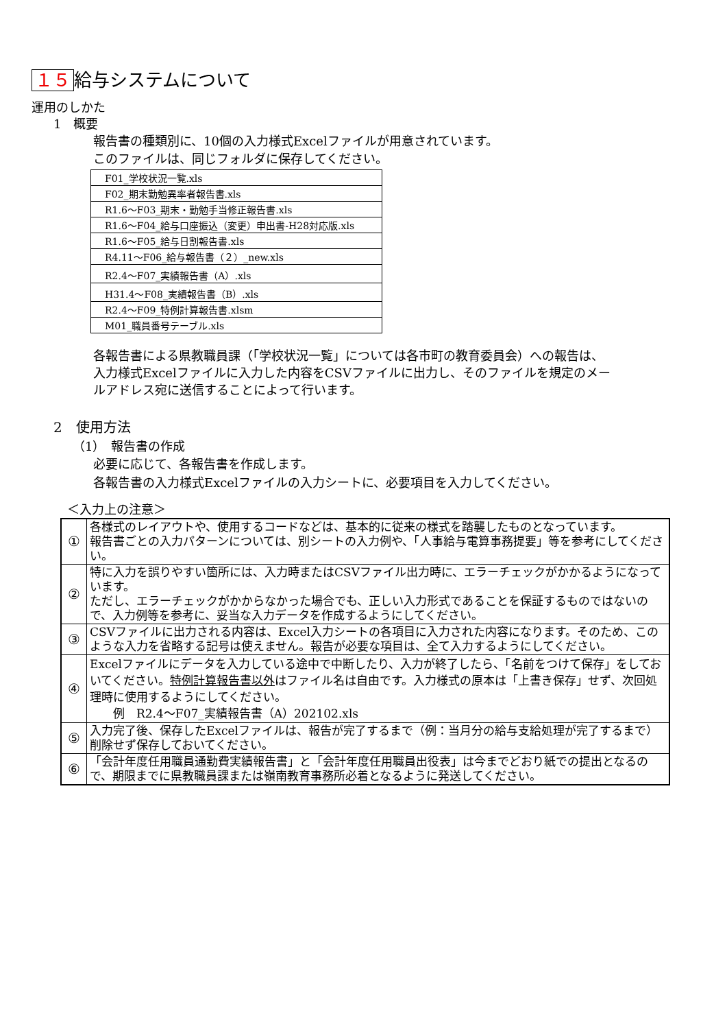１５ 給与システムについて
運用のしかた
1　概要
報告書の種類別に、10個の入力様式Excelファイルが用意されています。
このファイルは、同じフォルダに保存してください。
| F01_学校状況一覧.xls |
| F02_期末勤勉異率者報告書.xls |
| R1.6～F03_期末・勤勉手当修正報告書.xls |
| R1.6～F04_給与口座振込（変更）申出書-H28対応版.xls |
| R1.6～F05_給与日割報告書.xls |
| R4.11～F06_給与報告書（２）_new.xls |
| R2.4～F07_実績報告書（A）.xls |
| H31.4～F08_実績報告書（B）.xls |
| R2.4～F09_特例計算報告書.xlsm |
| M01_職員番号テーブル.xls |
各報告書による県教職員課（「学校状況一覧」については各市町の教育委員会）への報告は、
入力様式Excelファイルに入力した内容をCSVファイルに出力し、そのファイルを規定のメー
ルアドレス宛に送信することによって行います。
2　使用方法
（1）　報告書の作成
必要に応じて、各報告書を作成します。
各報告書の入力様式Excelファイルの入力シートに、必要項目を入力してください。
＜入力上の注意＞
| ① | 各様式のレイアウトや、使用するコードなどは、基本的に従来の様式を踏襲したものとなっています。 報告書ごとの入力パターンについては、別シートの入力例や、「人事給与電算事務提要」等を参考にしてください。 |
| ② | 特に入力を誤りやすい箇所には、入力時またはCSVファイル出力時に、エラーチェックがかかるようになっています。 ただし、エラーチェックがかからなかった場合でも、正しい入力形式であることを保証するものではないので、入力例等を参考に、妥当な入力データを作成するようにしてください。 |
| ③ | CSVファイルに出力される内容は、Excel入力シートの各項目に入力された内容になります。そのため、このような入力を省略する記号は使えません。報告が必要な項目は、全て入力するようにしてください。 |
| ④ | Excelファイルにデータを入力している途中で中断したり、入力が終了したら、「名前をつけて保存」をしておいてください。 特例計算報告書以外 はファイル名は自由です。入力様式の原本は「上書き保存」せず、次回処理時に使用するようにしてください。 例 R2.4～F07_実績報告書（A）202102.xls |
| ⑤ | 入力完了後、保存したExcelファイルは、報告が完了するまで（例：当月分の給与支給処理が完了するまで）削除せず保存しておいてください。 |
| ⑥ | 「会計年度任用職員通勤費実績報告書」と「会計年度任用職員出役表」は今までどおり紙での提出となるので、期限までに県教職員課または嶺南教育事務所必着となるように発送してください。 |